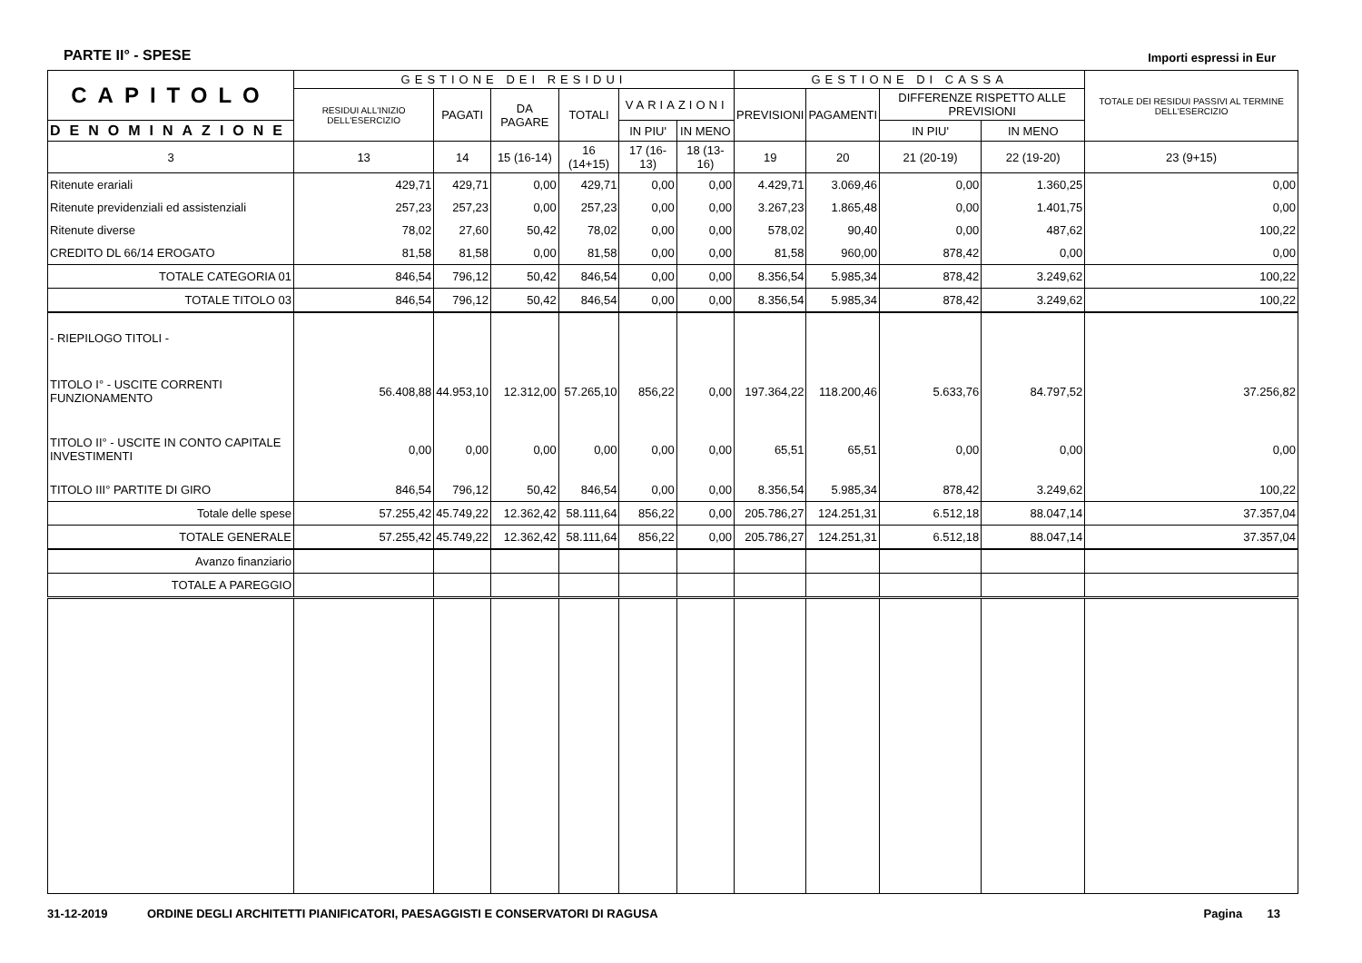PARTE II° - SPESE Importi espressi in Eur
| CAPITOLO | GESTIONE DEI RESIDUI | | | | | | GESTIONE DI CASSA | | | | TOTALE DEI RESIDUI PASSIVI AL TERMINE DELL'ESERCIZIO |
| --- | --- | --- | --- | --- | --- | --- | --- | --- | --- | --- | --- |
| | RESIDUI ALL'INIZIO DELL'ESERCIZIO | PAGATI | DA PAGARE | TOTALI | VARIAZIONI | | PREVISIONI | PAGAMENTI | DIFFERENZE RISPETTO ALLE PREVISIONI | | |
| | | | | | IN PIU' | IN MENO | | | IN PIU' | IN MENO | |
| DENOMINAZIONE | | | | | | | | | | | |
| 3 | 13 | 14 | 15 (16-14) | 16 (14+15) | 17 (16-13) | 18 (13-16) | 19 | 20 | 21 (20-19) | 22 (19-20) | 23 (9+15) |
| Ritenute erariali | 429,71 | 429,71 | 0,00 | 429,71 | 0,00 | 0,00 | 4.429,71 | 3.069,46 | 0,00 | 1.360,25 | 0,00 |
| Ritenute previdenziali ed assistenziali | 257,23 | 257,23 | 0,00 | 257,23 | 0,00 | 0,00 | 3.267,23 | 1.865,48 | 0,00 | 1.401,75 | 0,00 |
| Ritenute diverse | 78,02 | 27,60 | 50,42 | 78,02 | 0,00 | 0,00 | 578,02 | 90,40 | 0,00 | 487,62 | 100,22 |
| CREDITO DL 66/14 EROGATO | 81,58 | 81,58 | 0,00 | 81,58 | 0,00 | 0,00 | 81,58 | 960,00 | 878,42 | 0,00 | 0,00 |
| TOTALE CATEGORIA 01 | 846,54 | 796,12 | 50,42 | 846,54 | 0,00 | 0,00 | 8.356,54 | 5.985,34 | 878,42 | 3.249,62 | 100,22 |
| TOTALE TITOLO 03 | 846,54 | 796,12 | 50,42 | 846,54 | 0,00 | 0,00 | 8.356,54 | 5.985,34 | 878,42 | 3.249,62 | 100,22 |
| - RIEPILOGO TITOLI - | | | | | | | | | | | |
| TITOLO I° - USCITE CORRENTI FUNZIONAMENTO | 56.408,88 | 44.953,10 | 12.312,00 | 57.265,10 | 856,22 | 0,00 | 197.364,22 | 118.200,46 | 5.633,76 | 84.797,52 | 37.256,82 |
| TITOLO II° - USCITE IN CONTO CAPITALE INVESTIMENTI | 0,00 | 0,00 | 0,00 | 0,00 | 0,00 | 0,00 | 65,51 | 65,51 | 0,00 | 0,00 | 0,00 |
| TITOLO III° PARTITE DI GIRO | 846,54 | 796,12 | 50,42 | 846,54 | 0,00 | 0,00 | 8.356,54 | 5.985,34 | 878,42 | 3.249,62 | 100,22 |
| Totale delle spese | 57.255,42 | 45.749,22 | 12.362,42 | 58.111,64 | 856,22 | 0,00 | 205.786,27 | 124.251,31 | 6.512,18 | 88.047,14 | 37.357,04 |
| TOTALE GENERALE | 57.255,42 | 45.749,22 | 12.362,42 | 58.111,64 | 856,22 | 0,00 | 205.786,27 | 124.251,31 | 6.512,18 | 88.047,14 | 37.357,04 |
| Avanzo finanziario | | | | | | | | | | | |
| TOTALE A PAREGGIO | | | | | | | | | | | |
31-12-2019 ORDINE DEGLI ARCHITETTI PIANIFICATORI, PAESAGGISTI E CONSERVATORI DI RAGUSA Pagina 13